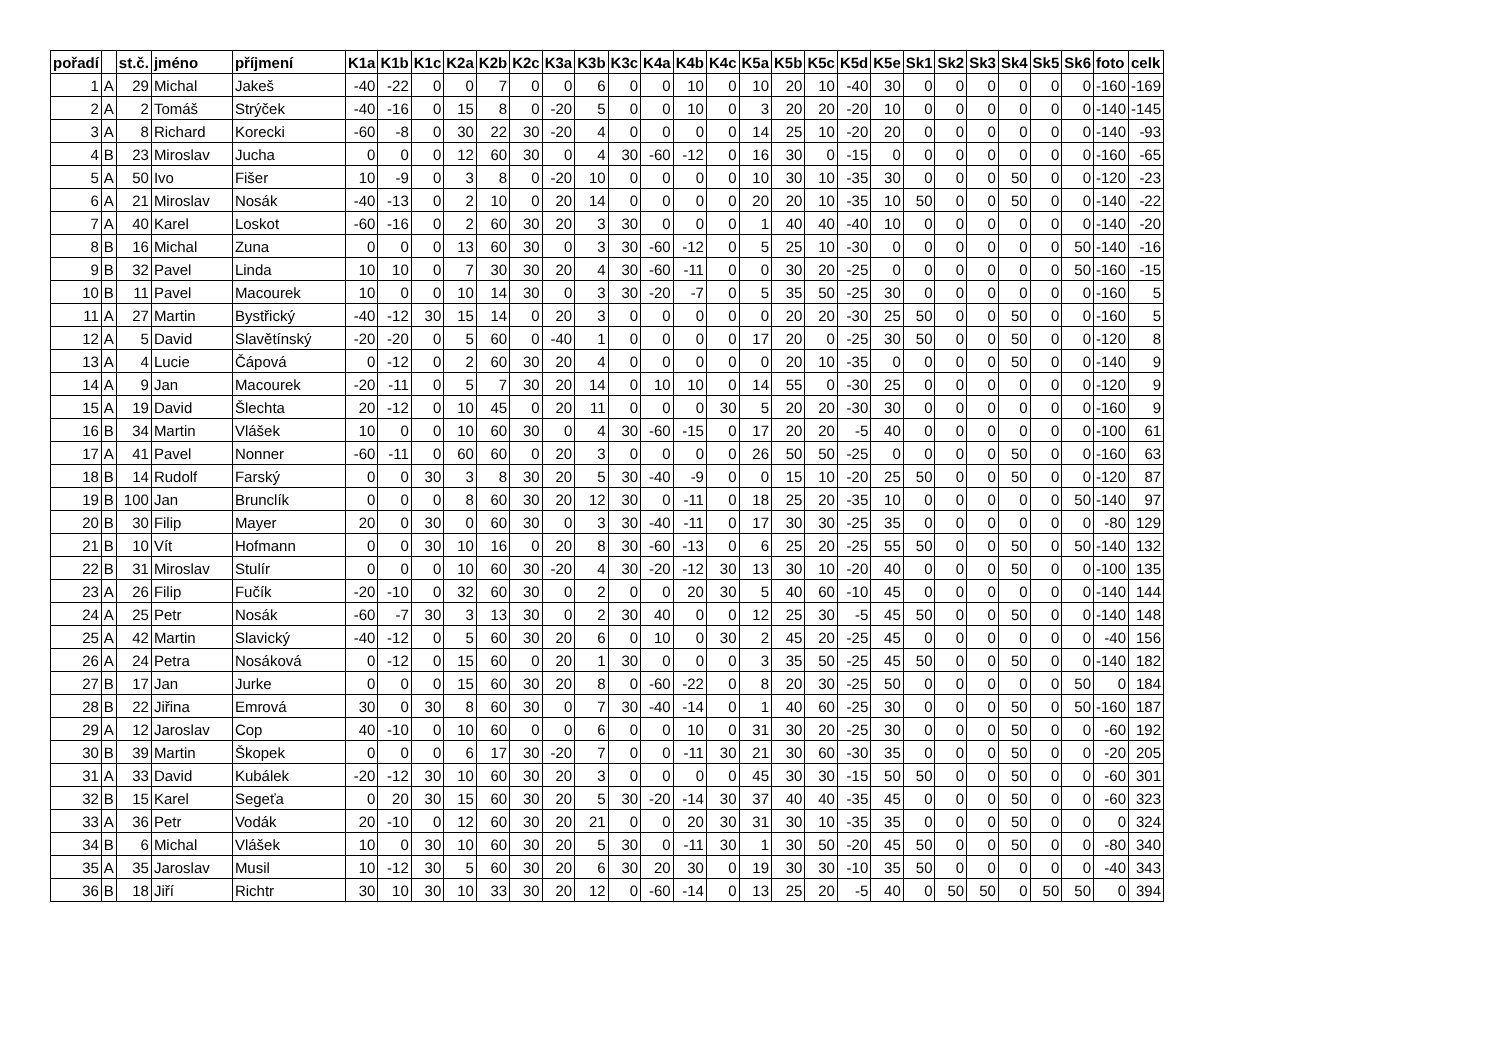| pořadí | | st.č. | jméno | příjmení | K1a | K1b | K1c | K2a | K2b | K2c | K3a | K3b | K3c | K4a | K4b | K4c | K5a | K5b | K5c | K5d | K5e | Sk1 | Sk2 | Sk3 | Sk4 | Sk5 | Sk6 | foto | celk |
| --- | --- | --- | --- | --- | --- | --- | --- | --- | --- | --- | --- | --- | --- | --- | --- | --- | --- | --- | --- | --- | --- | --- | --- | --- | --- | --- | --- | --- | --- |
| 1 | A | 29 | Michal | Jakeš | -40 | -22 | 0 | 0 | 7 | 0 | 0 | 6 | 0 | 0 | 10 | 0 | 10 | 20 | 10 | -40 | 30 | 0 | 0 | 0 | 0 | 0 | 0 | -160 | -169 |
| 2 | A | 2 | Tomáš | Strýček | -40 | -16 | 0 | 15 | 8 | 0 | -20 | 5 | 0 | 0 | 10 | 0 | 3 | 20 | 20 | -20 | 10 | 0 | 0 | 0 | 0 | 0 | 0 | -140 | -145 |
| 3 | A | 8 | Richard | Korecki | -60 | -8 | 0 | 30 | 22 | 30 | -20 | 4 | 0 | 0 | 0 | 0 | 14 | 25 | 10 | -20 | 20 | 0 | 0 | 0 | 0 | 0 | 0 | -140 | -93 |
| 4 | B | 23 | Miroslav | Jucha | 0 | 0 | 0 | 12 | 60 | 30 | 0 | 4 | 30 | -60 | -12 | 0 | 16 | 30 | 0 | -15 | 0 | 0 | 0 | 0 | 0 | 0 | 0 | -160 | -65 |
| 5 | A | 50 | Ivo | Fišer | 10 | -9 | 0 | 3 | 8 | 0 | -20 | 10 | 0 | 0 | 0 | 0 | 10 | 30 | 10 | -35 | 30 | 0 | 0 | 0 | 50 | 0 | 0 | -120 | -23 |
| 6 | A | 21 | Miroslav | Nosák | -40 | -13 | 0 | 2 | 10 | 0 | 20 | 14 | 0 | 0 | 0 | 0 | 20 | 20 | 10 | -35 | 10 | 50 | 0 | 0 | 50 | 0 | 0 | -140 | -22 |
| 7 | A | 40 | Karel | Loskot | -60 | -16 | 0 | 2 | 60 | 30 | 20 | 3 | 30 | 0 | 0 | 0 | 1 | 40 | 40 | -40 | 10 | 0 | 0 | 0 | 0 | 0 | 0 | -140 | -20 |
| 8 | B | 16 | Michal | Zuna | 0 | 0 | 0 | 13 | 60 | 30 | 0 | 3 | 30 | -60 | -12 | 0 | 5 | 25 | 10 | -30 | 0 | 0 | 0 | 0 | 0 | 0 | 50 | -140 | -16 |
| 9 | B | 32 | Pavel | Linda | 10 | 10 | 0 | 7 | 30 | 30 | 20 | 4 | 30 | -60 | -11 | 0 | 0 | 30 | 20 | -25 | 0 | 0 | 0 | 0 | 0 | 0 | 50 | -160 | -15 |
| 10 | B | 11 | Pavel | Macourek | 10 | 0 | 0 | 10 | 14 | 30 | 0 | 3 | 30 | -20 | -7 | 0 | 5 | 35 | 50 | -25 | 30 | 0 | 0 | 0 | 0 | 0 | 0 | -160 | 5 |
| 11 | A | 27 | Martin | Bystřický | -40 | -12 | 30 | 15 | 14 | 0 | 20 | 3 | 0 | 0 | 0 | 0 | 0 | 20 | 20 | -30 | 25 | 50 | 0 | 0 | 50 | 0 | 0 | -160 | 5 |
| 12 | A | 5 | David | Slavětínský | -20 | -20 | 0 | 5 | 60 | 0 | -40 | 1 | 0 | 0 | 0 | 0 | 17 | 20 | 0 | -25 | 30 | 50 | 0 | 0 | 50 | 0 | 0 | -120 | 8 |
| 13 | A | 4 | Lucie | Čápová | 0 | -12 | 0 | 2 | 60 | 30 | 20 | 4 | 0 | 0 | 0 | 0 | 0 | 20 | 10 | -35 | 0 | 0 | 0 | 0 | 50 | 0 | 0 | -140 | 9 |
| 14 | A | 9 | Jan | Macourek | -20 | -11 | 0 | 5 | 7 | 30 | 20 | 14 | 0 | 10 | 10 | 0 | 14 | 55 | 0 | -30 | 25 | 0 | 0 | 0 | 0 | 0 | 0 | -120 | 9 |
| 15 | A | 19 | David | Šlechta | 20 | -12 | 0 | 10 | 45 | 0 | 20 | 11 | 0 | 0 | 0 | 30 | 5 | 20 | 20 | -30 | 30 | 0 | 0 | 0 | 0 | 0 | 0 | -160 | 9 |
| 16 | B | 34 | Martin | Vlášek | 10 | 0 | 0 | 10 | 60 | 30 | 0 | 4 | 30 | -60 | -15 | 0 | 17 | 20 | 20 | -5 | 40 | 0 | 0 | 0 | 0 | 0 | 0 | -100 | 61 |
| 17 | A | 41 | Pavel | Nonner | -60 | -11 | 0 | 60 | 60 | 0 | 20 | 3 | 0 | 0 | 0 | 0 | 26 | 50 | 50 | -25 | 0 | 0 | 0 | 0 | 50 | 0 | 0 | -160 | 63 |
| 18 | B | 14 | Rudolf | Farský | 0 | 0 | 30 | 3 | 8 | 30 | 20 | 5 | 30 | -40 | -9 | 0 | 0 | 15 | 10 | -20 | 25 | 50 | 0 | 0 | 50 | 0 | 0 | -120 | 87 |
| 19 | B | 100 | Jan | Brunclík | 0 | 0 | 0 | 8 | 60 | 30 | 20 | 12 | 30 | 0 | -11 | 0 | 18 | 25 | 20 | -35 | 10 | 0 | 0 | 0 | 0 | 0 | 50 | -140 | 97 |
| 20 | B | 30 | Filip | Mayer | 20 | 0 | 30 | 0 | 60 | 30 | 0 | 3 | 30 | -40 | -11 | 0 | 17 | 30 | 30 | -25 | 35 | 0 | 0 | 0 | 0 | 0 | 0 | -80 | 129 |
| 21 | B | 10 | Vít | Hofmann | 0 | 0 | 30 | 10 | 16 | 0 | 20 | 8 | 30 | -60 | -13 | 0 | 6 | 25 | 20 | -25 | 55 | 50 | 0 | 0 | 50 | 0 | 50 | -140 | 132 |
| 22 | B | 31 | Miroslav | Stulír | 0 | 0 | 0 | 10 | 60 | 30 | -20 | 4 | 30 | -20 | -12 | 30 | 13 | 30 | 10 | -20 | 40 | 0 | 0 | 0 | 50 | 0 | 0 | -100 | 135 |
| 23 | A | 26 | Filip | Fučík | -20 | -10 | 0 | 32 | 60 | 30 | 0 | 2 | 0 | 0 | 20 | 30 | 5 | 40 | 60 | -10 | 45 | 0 | 0 | 0 | 0 | 0 | 0 | -140 | 144 |
| 24 | A | 25 | Petr | Nosák | -60 | -7 | 30 | 3 | 13 | 30 | 0 | 2 | 30 | 40 | 0 | 0 | 12 | 25 | 30 | -5 | 45 | 50 | 0 | 0 | 50 | 0 | 0 | -140 | 148 |
| 25 | A | 42 | Martin | Slavický | -40 | -12 | 0 | 5 | 60 | 30 | 20 | 6 | 0 | 10 | 0 | 30 | 2 | 45 | 20 | -25 | 45 | 0 | 0 | 0 | 0 | 0 | 0 | -40 | 156 |
| 26 | A | 24 | Petra | Nosáková | 0 | -12 | 0 | 15 | 60 | 0 | 20 | 1 | 30 | 0 | 0 | 0 | 3 | 35 | 50 | -25 | 45 | 50 | 0 | 0 | 50 | 0 | 0 | -140 | 182 |
| 27 | B | 17 | Jan | Jurke | 0 | 0 | 0 | 15 | 60 | 30 | 20 | 8 | 0 | -60 | -22 | 0 | 8 | 20 | 30 | -25 | 50 | 0 | 0 | 0 | 0 | 0 | 50 | 0 | 184 |
| 28 | B | 22 | Jiřina | Emrová | 30 | 0 | 30 | 8 | 60 | 30 | 0 | 7 | 30 | -40 | -14 | 0 | 1 | 40 | 60 | -25 | 30 | 0 | 0 | 0 | 50 | 0 | 50 | -160 | 187 |
| 29 | A | 12 | Jaroslav | Cop | 40 | -10 | 0 | 10 | 60 | 0 | 0 | 6 | 0 | 0 | 10 | 0 | 31 | 30 | 20 | -25 | 30 | 0 | 0 | 0 | 50 | 0 | 0 | -60 | 192 |
| 30 | B | 39 | Martin | Škopek | 0 | 0 | 0 | 6 | 17 | 30 | -20 | 7 | 0 | 0 | -11 | 30 | 21 | 30 | 60 | -30 | 35 | 0 | 0 | 0 | 50 | 0 | 0 | -20 | 205 |
| 31 | A | 33 | David | Kubálek | -20 | -12 | 30 | 10 | 60 | 30 | 20 | 3 | 0 | 0 | 0 | 0 | 45 | 30 | 30 | -15 | 50 | 50 | 0 | 0 | 50 | 0 | 0 | -60 | 301 |
| 32 | B | 15 | Karel | Segeťa | 0 | 20 | 30 | 15 | 60 | 30 | 20 | 5 | 30 | -20 | -14 | 30 | 37 | 40 | 40 | -35 | 45 | 0 | 0 | 0 | 50 | 0 | 0 | -60 | 323 |
| 33 | A | 36 | Petr | Vodák | 20 | -10 | 0 | 12 | 60 | 30 | 20 | 21 | 0 | 0 | 20 | 30 | 31 | 30 | 10 | -35 | 35 | 0 | 0 | 0 | 50 | 0 | 0 | 0 | 324 |
| 34 | B | 6 | Michal | Vlášek | 10 | 0 | 30 | 10 | 60 | 30 | 20 | 5 | 30 | 0 | -11 | 30 | 1 | 30 | 50 | -20 | 45 | 50 | 0 | 0 | 50 | 0 | 0 | -80 | 340 |
| 35 | A | 35 | Jaroslav | Musil | 10 | -12 | 30 | 5 | 60 | 30 | 20 | 6 | 30 | 20 | 30 | 0 | 19 | 30 | 30 | -10 | 35 | 50 | 0 | 0 | 0 | 0 | 0 | -40 | 343 |
| 36 | B | 18 | Jiří | Richtr | 30 | 10 | 30 | 10 | 33 | 30 | 20 | 12 | 0 | -60 | -14 | 0 | 13 | 25 | 20 | -5 | 40 | 0 | 50 | 50 | 0 | 50 | 50 | 0 | 394 |